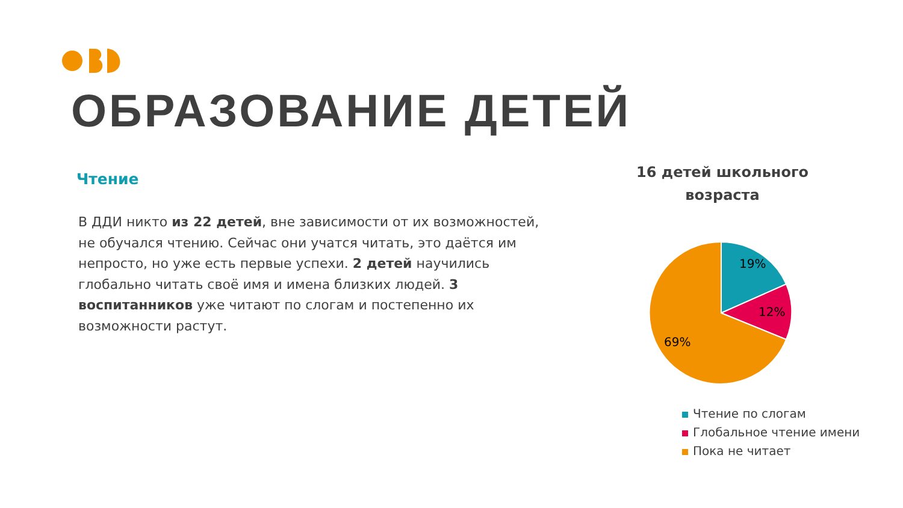ОБРАЗОВАНИЕ ДЕТЕЙ
Чтение
В ДДИ никто из 22 детей, вне зависимости от их возможностей, не обучался чтению. Сейчас они учатся читать, это даётся им непросто, но уже есть первые успехи. 2 детей научились глобально читать своё имя и имена близких людей. 3 воспитанников уже читают по слогам и постепенно их возможности растут.
16 детей школьного возраста
19%
12%
69%
Чтение по слогам
Глобальное чтение имени
Пока не читает